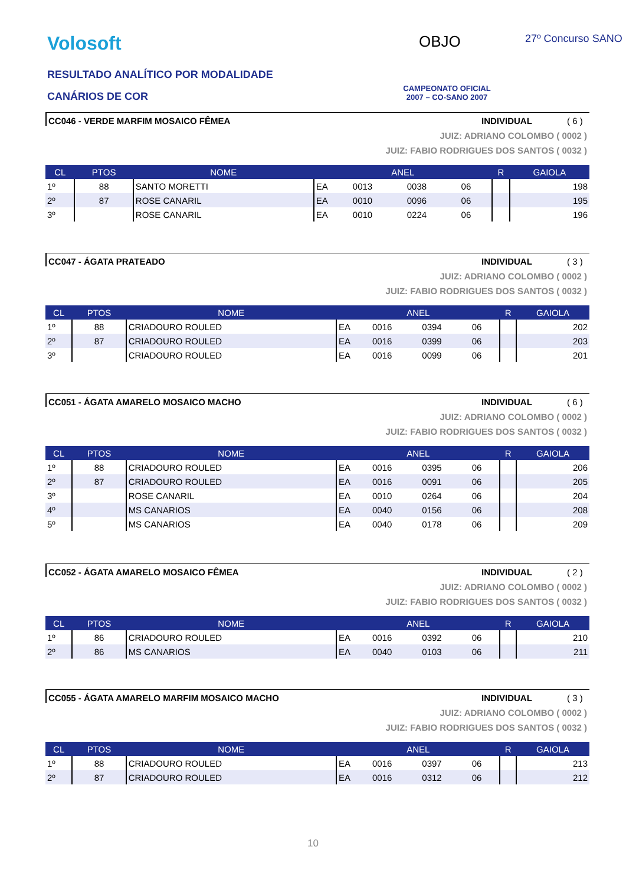Volosoft OBJO 27º Concurso SANO
RESULTADO ANALÍTICO POR MODALIDADE
CANÁRIOS DE COR
CAMPEONATO OFICIAL
2007 – CO-SANO 2007
CC046 - VERDE MARFIM MOSAICO FÊMEA INDIVIDUAL ( 6 )
JUIZ: ADRIANO COLOMBO ( 0002 )
JUIZ: FABIO RODRIGUES DOS SANTOS ( 0032 )
| CL | PTOS | NOME | ANEL | | | | R | GAIOLA |
| --- | --- | --- | --- | --- | --- | --- | --- | --- |
| 1º | 88 | SANTO MORETTI | EA | 0013 | 0038 | 06 | | 198 |
| 2º | 87 | ROSE CANARIL | EA | 0010 | 0096 | 06 | | 195 |
| 3º | | ROSE CANARIL | EA | 0010 | 0224 | 06 | | 196 |
CC047 - ÁGATA PRATEADO INDIVIDUAL ( 3 )
JUIZ: ADRIANO COLOMBO ( 0002 )
JUIZ: FABIO RODRIGUES DOS SANTOS ( 0032 )
| CL | PTOS | NOME | ANEL | | | | R | GAIOLA |
| --- | --- | --- | --- | --- | --- | --- | --- | --- |
| 1º | 88 | CRIADOURO ROULED | EA | 0016 | 0394 | 06 | | 202 |
| 2º | 87 | CRIADOURO ROULED | EA | 0016 | 0399 | 06 | | 203 |
| 3º | | CRIADOURO ROULED | EA | 0016 | 0099 | 06 | | 201 |
CC051 - ÁGATA AMARELO MOSAICO MACHO INDIVIDUAL ( 6 )
JUIZ: ADRIANO COLOMBO ( 0002 )
JUIZ: FABIO RODRIGUES DOS SANTOS ( 0032 )
| CL | PTOS | NOME | ANEL | | | | R | GAIOLA |
| --- | --- | --- | --- | --- | --- | --- | --- | --- |
| 1º | 88 | CRIADOURO ROULED | EA | 0016 | 0395 | 06 | | 206 |
| 2º | 87 | CRIADOURO ROULED | EA | 0016 | 0091 | 06 | | 205 |
| 3º | | ROSE CANARIL | EA | 0010 | 0264 | 06 | | 204 |
| 4º | | MS CANARIOS | EA | 0040 | 0156 | 06 | | 208 |
| 5º | | MS CANARIOS | EA | 0040 | 0178 | 06 | | 209 |
CC052 - ÁGATA AMARELO MOSAICO FÊMEA INDIVIDUAL ( 2 )
JUIZ: ADRIANO COLOMBO ( 0002 )
JUIZ: FABIO RODRIGUES DOS SANTOS ( 0032 )
| CL | PTOS | NOME | ANEL | | | | R | GAIOLA |
| --- | --- | --- | --- | --- | --- | --- | --- | --- |
| 1º | 86 | CRIADOURO ROULED | EA | 0016 | 0392 | 06 | | 210 |
| 2º | 86 | MS CANARIOS | EA | 0040 | 0103 | 06 | | 211 |
CC055 - ÁGATA AMARELO MARFIM MOSAICO MACHO INDIVIDUAL ( 3 )
JUIZ: ADRIANO COLOMBO ( 0002 )
JUIZ: FABIO RODRIGUES DOS SANTOS ( 0032 )
| CL | PTOS | NOME | ANEL | | | | R | GAIOLA |
| --- | --- | --- | --- | --- | --- | --- | --- | --- |
| 1º | 88 | CRIADOURO ROULED | EA | 0016 | 0397 | 06 | | 213 |
| 2º | 87 | CRIADOURO ROULED | EA | 0016 | 0312 | 06 | | 212 |
10